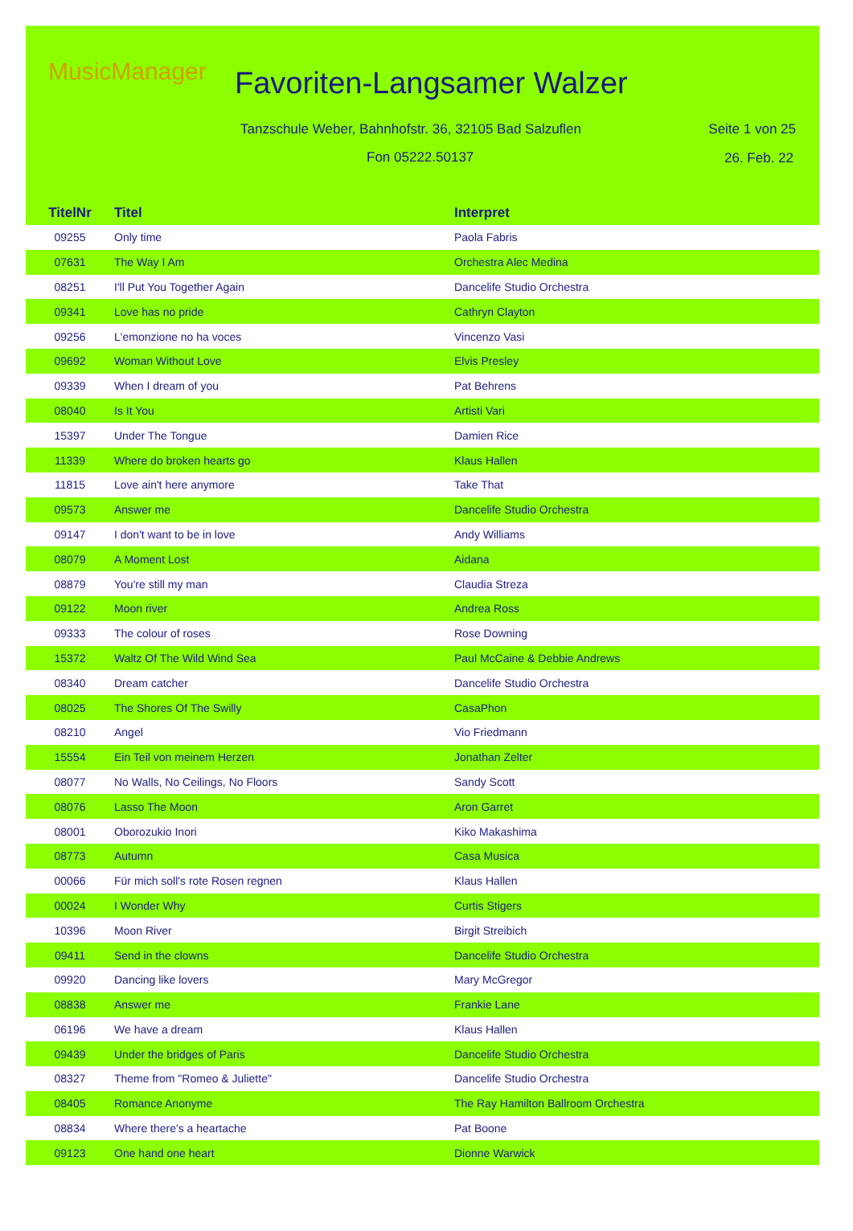MusicManager Favoriten-Langsamer Walzer
Tanzschule Weber, Bahnhofstr. 36, 32105 Bad Salzuflen
Seite 1 von 25
Fon 05222.50137 26. Feb. 22
| TitelNr | Titel | Interpret |
| --- | --- | --- |
| 09255 | Only time | Paola Fabris |
| 07631 | The Way I Am | Orchestra Alec Medina |
| 08251 | I'll Put You Together Again | Dancelife Studio Orchestra |
| 09341 | Love has no pride | Cathryn Clayton |
| 09256 | L'emonzione no ha voces | Vincenzo Vasi |
| 09692 | Woman Without Love | Elvis Presley |
| 09339 | When I dream of you | Pat Behrens |
| 08040 | Is It You | Artisti Vari |
| 15397 | Under The Tongue | Damien Rice |
| 11339 | Where do broken hearts go | Klaus Hallen |
| 11815 | Love ain't here anymore | Take That |
| 09573 | Answer me | Dancelife Studio Orchestra |
| 09147 | I don't want to be in love | Andy Williams |
| 08079 | A Moment Lost | Aidana |
| 08879 | You're still my man | Claudia Streza |
| 09122 | Moon river | Andrea Ross |
| 09333 | The colour of roses | Rose Downing |
| 15372 | Waltz Of The Wild Wind Sea | Paul McCaine & Debbie Andrews |
| 08340 | Dream catcher | Dancelife Studio Orchestra |
| 08025 | The Shores Of The Swilly | CasaPhon |
| 08210 | Angel | Vio Friedmann |
| 15554 | Ein Teil von meinem Herzen | Jonathan Zelter |
| 08077 | No Walls, No Ceilings, No Floors | Sandy Scott |
| 08076 | Lasso The Moon | Aron Garret |
| 08001 | Oborozukio Inori | Kiko Makashima |
| 08773 | Autumn | Casa Musica |
| 00066 | Für mich soll's rote Rosen regnen | Klaus Hallen |
| 00024 | I Wonder Why | Curtis Stigers |
| 10396 | Moon River | Birgit Streibich |
| 09411 | Send in the clowns | Dancelife Studio Orchestra |
| 09920 | Dancing like lovers | Mary McGregor |
| 08838 | Answer me | Frankie Lane |
| 06196 | We have a dream | Klaus Hallen |
| 09439 | Under the bridges of Paris | Dancelife Studio Orchestra |
| 08327 | Theme from "Romeo & Juliette" | Dancelife Studio Orchestra |
| 08405 | Romance Anonyme | The Ray Hamilton Ballroom Orchestra |
| 08834 | Where there's a heartache | Pat Boone |
| 09123 | One hand one heart | Dionne Warwick |